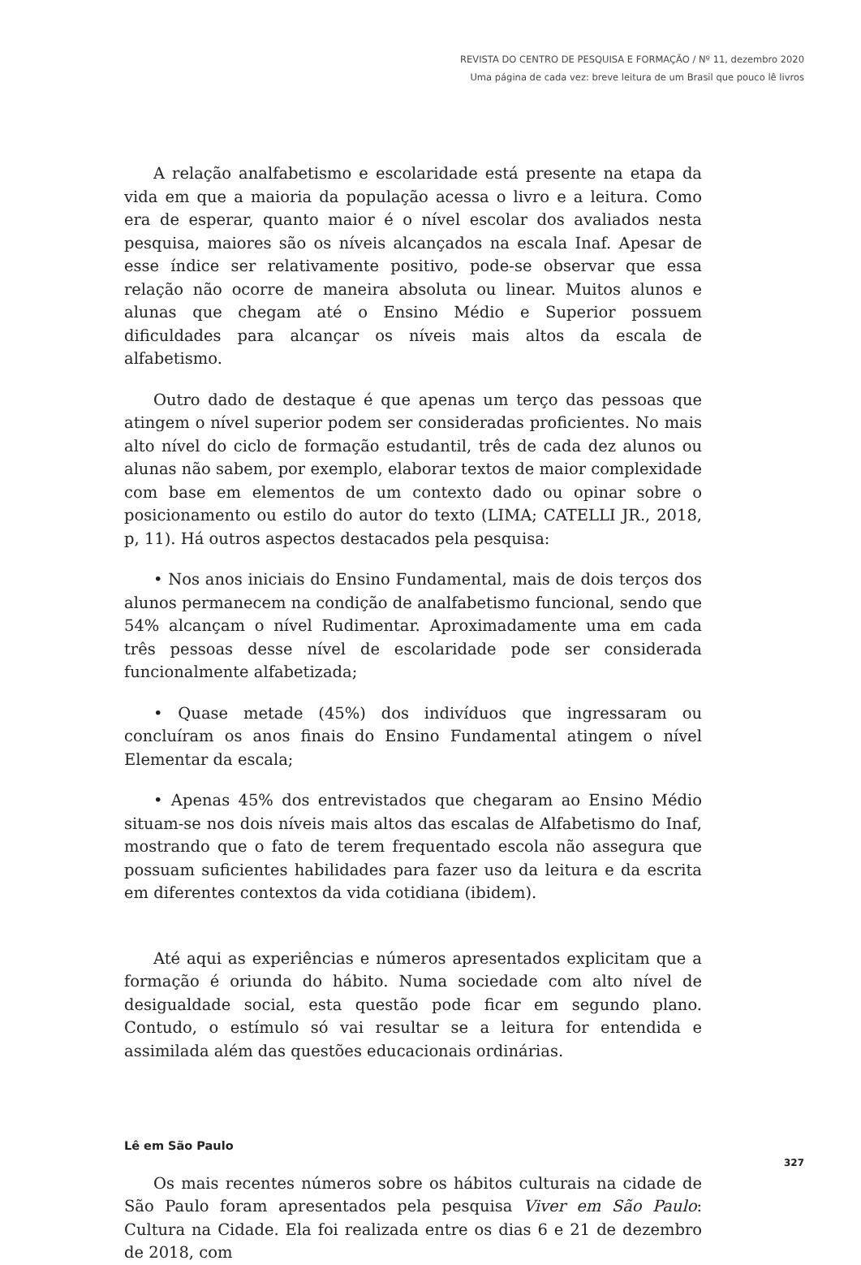REVISTA DO CENTRO DE PESQUISA E FORMAÇÃO / Nº 11, dezembro 2020
Uma página de cada vez: breve leitura de um Brasil que pouco lê livros
A relação analfabetismo e escolaridade está presente na etapa da vida em que a maioria da população acessa o livro e a leitura. Como era de esperar, quanto maior é o nível escolar dos avaliados nesta pesquisa, maiores são os níveis alcançados na escala Inaf. Apesar de esse índice ser relativamente positivo, pode-se observar que essa relação não ocorre de maneira absoluta ou linear. Muitos alunos e alunas que chegam até o Ensino Médio e Superior possuem dificuldades para alcançar os níveis mais altos da escala de alfabetismo.
Outro dado de destaque é que apenas um terço das pessoas que atingem o nível superior podem ser consideradas proficientes. No mais alto nível do ciclo de formação estudantil, três de cada dez alunos ou alunas não sabem, por exemplo, elaborar textos de maior complexidade com base em elementos de um contexto dado ou opinar sobre o posicionamento ou estilo do autor do texto (LIMA; CATELLI JR., 2018, p, 11). Há outros aspectos destacados pela pesquisa:
• Nos anos iniciais do Ensino Fundamental, mais de dois terços dos alunos permanecem na condição de analfabetismo funcional, sendo que 54% alcançam o nível Rudimentar. Aproximadamente uma em cada três pessoas desse nível de escolaridade pode ser considerada funcionalmente alfabetizada;
• Quase metade (45%) dos indivíduos que ingressaram ou concluíram os anos finais do Ensino Fundamental atingem o nível Elementar da escala;
• Apenas 45% dos entrevistados que chegaram ao Ensino Médio situam-se nos dois níveis mais altos das escalas de Alfabetismo do Inaf, mostrando que o fato de terem frequentado escola não assegura que possuam suficientes habilidades para fazer uso da leitura e da escrita em diferentes contextos da vida cotidiana (ibidem).
Até aqui as experiências e números apresentados explicitam que a formação é oriunda do hábito. Numa sociedade com alto nível de desigualdade social, esta questão pode ficar em segundo plano. Contudo, o estímulo só vai resultar se a leitura for entendida e assimilada além das questões educacionais ordinárias.
Lê em São Paulo
Os mais recentes números sobre os hábitos culturais na cidade de São Paulo foram apresentados pela pesquisa Viver em São Paulo: Cultura na Cidade. Ela foi realizada entre os dias 6 e 21 de dezembro de 2018, com
327